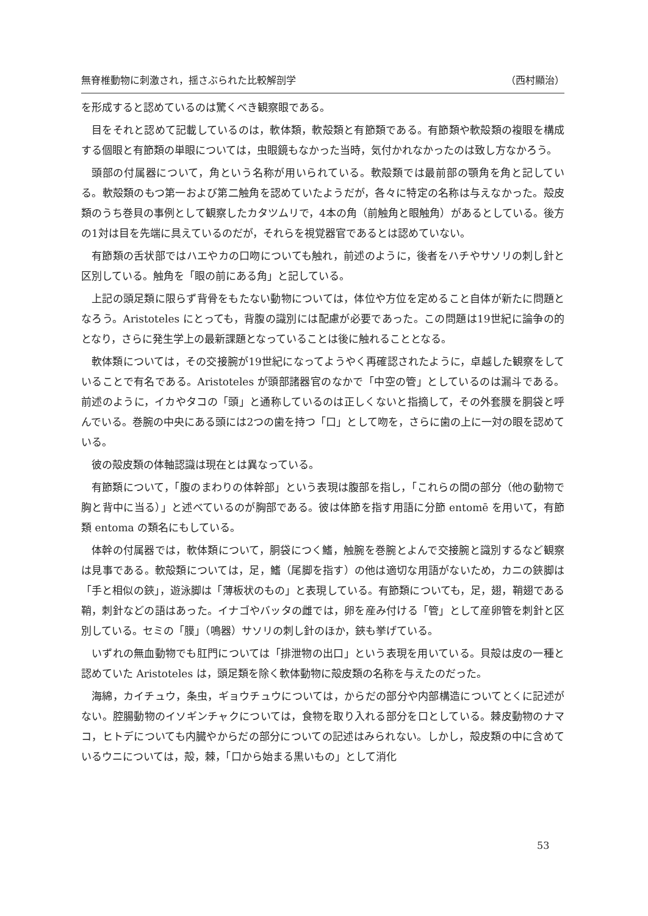無脊椎動物に刺激され，揺さぶられた比較解剖学 （西村顯治）
を形成すると認めているのは驚くべき観察眼である。
目をそれと認めて記載しているのは，軟体類，軟殻類と有節類である。有節類や軟殻類の複眼を構成する個眼と有節類の単眼については，虫眼鏡もなかった当時，気付かれなかったのは致し方なかろう。
頭部の付属器について，角という名称が用いられている。軟殻類では最前部の顎角を角と記している。軟殻類のもつ第一および第二触角を認めていたようだが，各々に特定の名称は与えなかった。殻皮類のうち巻貝の事例として観察したカタツムリで，4本の角（前触角と眼触角）があるとしている。後方の1対は目を先端に具えているのだが，それらを視覚器官であるとは認めていない。
有節類の舌状部ではハエやカの口吻についても触れ，前述のように，後者をハチやサソリの刺し針と区別している。触角を「眼の前にある角」と記している。
上記の頭足類に限らず背骨をもたない動物については，体位や方位を定めること自体が新たに問題となろう。Aristoteles にとっても，背腹の識別には配慮が必要であった。この問題は19世紀に論争の的となり，さらに発生学上の最新課題となっていることは後に触れることとなる。
軟体類については，その交接腕が19世紀になってようやく再確認されたように，卓越した観察をしていることで有名である。Aristoteles が頭部諸器官のなかで「中空の管」としているのは漏斗である。前述のように，イカやタコの「頭」と通称しているのは正しくないと指摘して，その外套膜を胴袋と呼んでいる。巻腕の中央にある頭には2つの歯を持つ「口」として吻を，さらに歯の上に一対の眼を認めている。
彼の殻皮類の体軸認識は現在とは異なっている。
有節類について，「腹のまわりの体幹部」という表現は腹部を指し，「これらの間の部分（他の動物で胸と背中に当る）」と述べているのが胸部である。彼は体節を指す用語に分節 entomē を用いて，有節類 entoma の類名にもしている。
体幹の付属器では，軟体類について，胴袋につく鰭，触腕を巻腕とよんで交接腕と識別するなど観察は見事である。軟殻類については，足，鰭（尾脚を指す）の他は適切な用語がないため，カニの鋏脚は「手と相似の鋏」，遊泳脚は「薄板状のもの」と表現している。有節類についても，足，翅，鞘翅である鞘，刺針などの語はあった。イナゴやバッタの雌では，卵を産み付ける「管」として産卵管を刺針と区別している。セミの「膜」（鳴器）サソリの刺し針のほか，鋏も挙げている。
いずれの無血動物でも肛門については「排泄物の出口」という表現を用いている。貝殻は皮の一種と認めていた Aristoteles は，頭足類を除く軟体動物に殻皮類の名称を与えたのだった。
海綿，カイチュウ，条虫，ギョウチュウについては，からだの部分や内部構造についてとくに記述がない。腔腸動物のイソギンチャクについては，食物を取り入れる部分を口としている。棘皮動物のナマコ，ヒトデについても内臓やからだの部分についての記述はみられない。しかし，殻皮類の中に含めているウニについては，殻，棘，「口から始まる黒いもの」として消化
53